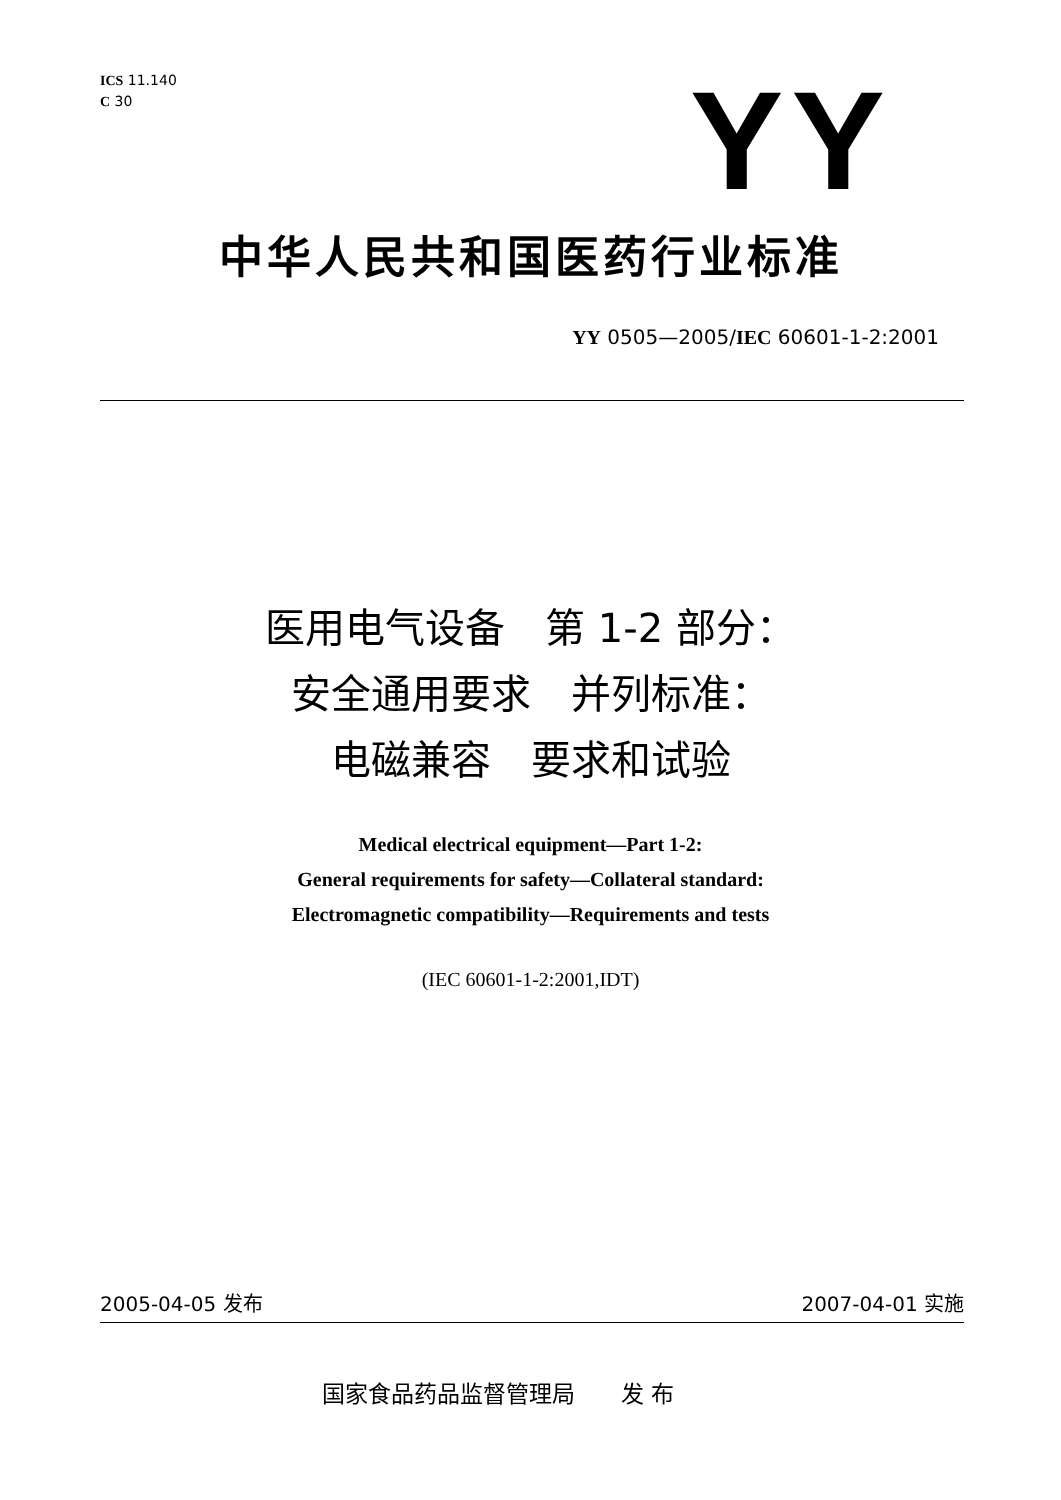ICS 11.140
C 30
YY
中华人民共和国医药行业标准
YY 0505—2005/IEC 60601-1-2:2001
医用电气设备　第 1-2 部分：
安全通用要求　并列标准：
电磁兼容　要求和试验
Medical electrical equipment—Part 1-2:
General requirements for safety—Collateral standard:
Electromagnetic compatibility—Requirements and tests
(IEC 60601-1-2:2001,IDT)
2005-04-05 发布 2007-04-01 实施
国家食品药品监督管理局　　发 布